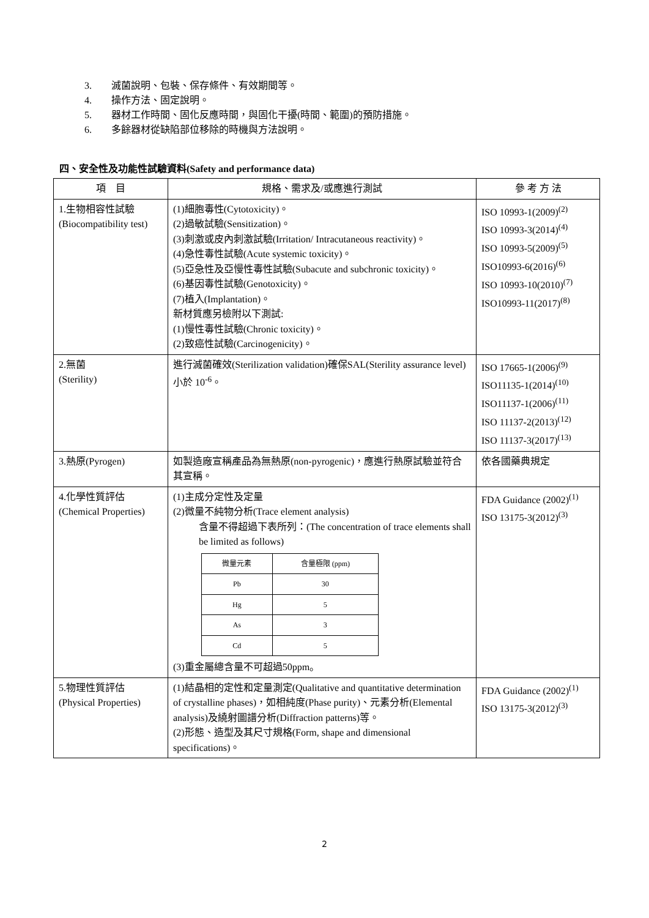3. 滅菌說明、包裝、保存條件、有效期間等。
4. 操作方法、固定說明。
5. 器材工作時間、固化反應時間，與固化干擾(時間、範圍)的預防措施。
6. 多餘器材從缺陷部位移除的時機與方法說明。
四、安全性及功能性試驗資料(Safety and performance data)
| 項 目 | 規格、需求及/或應進行測試 | 參 考 方 法 |
| --- | --- | --- |
| 1.生物相容性試驗 (Biocompatibility test) | (1)細胞毒性(Cytotoxicity)。 (2)過敏試驗(Sensitization)。 (3)刺激或皮內刺激試驗(Irritation/ Intracutaneous reactivity)。 (4)急性毒性試驗(Acute systemic toxicity)。 (5)亞急性及亞慢性毒性試驗(Subacute and subchronic toxicity)。 (6)基因毒性試驗(Genotoxicity)。 (7)植入(Implantation)。 新材質應另檢附以下測試: (1)慢性毒性試驗(Chronic toxicity)。 (2)致癌性試驗(Carcinogenicity)。 | ISO 10993-1(2009)<sup>(2)</sup> ISO 10993-3(2014)<sup>(4)</sup> ISO 10993-5(2009)<sup>(5)</sup> ISO10993-6(2016)<sup>(6)</sup> ISO 10993-10(2010)<sup>(7)</sup> ISO10993-11(2017)<sup>(8)</sup> |
| 2.無菌 (Sterility) | 進行滅菌確效(Sterilization validation)確保SAL(Sterility assurance level)小於 10<sup>-6</sup>。 | ISO 17665-1(2006)<sup>(9)</sup> ISO11135-1(2014)<sup>(10)</sup> ISO11137-1(2006)<sup>(11)</sup> ISO 11137-2(2013)<sup>(12)</sup> ISO 11137-3(2017)<sup>(13)</sup> |
| 3.熱原(Pyrogen) | 如製造廠宣稱產品為無熱原(non-pyrogenic)，應進行熱原試驗並符合其宣稱。 | 依各國藥典規定 |
| 4.化學性質評估 (Chemical Properties) | (1)主成分定性及定量 (2)微量不純物分析(Trace element analysis) 含量不得超過下表所列：(The concentration of trace elements shall be limited as follows) / 微量元素 / 含量極限 (ppm) / / Pb / 30 / / Hg / 5 / / As / 3 / / Cd / 5 / (3)重金屬總含量不可超過50ppm。 | FDA Guidance (2002)<sup>(1)</sup> ISO 13175-3(2012)<sup>(3)</sup> |
| 5.物理性質評估 (Physical Properties) | (1)結晶相的定性和定量測定(Qualitative and quantitative determination of crystalline phases)，如相純度(Phase purity)、元素分析(Elemental analysis)及繞射圖譜分析(Diffraction patterns)等。 (2)形態、造型及其尺寸規格(Form, shape and dimensional specifications)。 | FDA Guidance (2002)<sup>(1)</sup> ISO 13175-3(2012)<sup>(3)</sup> |
2